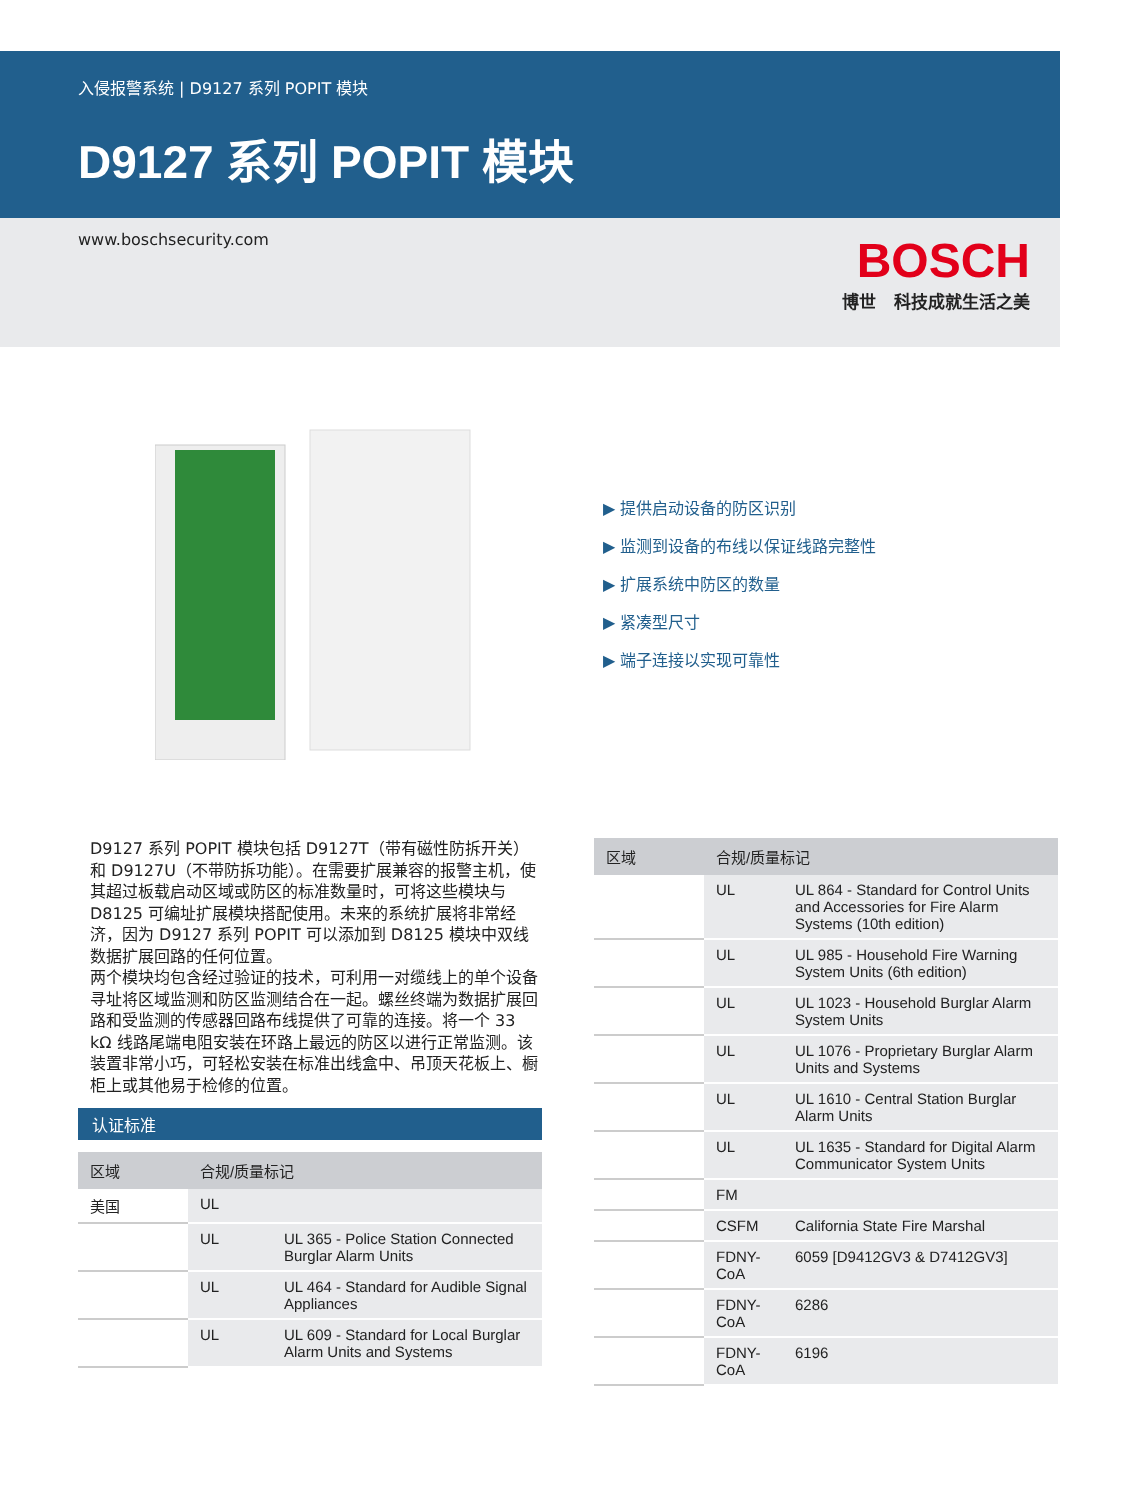入侵报警系统 | D9127 系列 POPIT 模块
D9127 系列 POPIT 模块
www.boschsecurity.com
BOSCH
博世 科技成就生活之美
▶ 提供启动设备的防区识别
▶ 监测到设备的布线以保证线路完整性
▶ 扩展系统中防区的数量
▶ 紧凑型尺寸
▶ 端子连接以实现可靠性
D9127 系列 POPIT 模块包括 D9127T（带有磁性防拆开关）和 D9127U（不带防拆功能）。在需要扩展兼容的报警主机，使其超过板载启动区域或防区的标准数量时，可将这些模块与 D8125 可编址扩展模块搭配使用。未来的系统扩展将非常经济，因为 D9127 系列 POPIT 可以添加到 D8125 模块中双线数据扩展回路的任何位置。
两个模块均包含经过验证的技术，可利用一对缆线上的单个设备寻址将区域监测和防区监测结合在一起。螺丝终端为数据扩展回路和受监测的传感器回路布线提供了可靠的连接。将一个 33 kΩ 线路尾端电阻安装在环路上最远的防区以进行正常监测。该装置非常小巧，可轻松安装在标准出线盒中、吊顶天花板上、橱柜上或其他易于检修的位置。
认证标准
| 区域 | 合规/质量标记 | |
| --- | --- | --- |
| 美国 | UL | |
| | UL | UL 365 - Police Station Connected Burglar Alarm Units |
| | UL | UL 464 - Standard for Audible Signal Appliances |
| | UL | UL 609 - Standard for Local Burglar Alarm Units and Systems |
| 区域 | 合规/质量标记 | |
| --- | --- | --- |
| | UL | UL 864 - Standard for Control Units and Accessories for Fire Alarm Systems (10th edition) |
| | UL | UL 985 - Household Fire Warning System Units (6th edition) |
| | UL | UL 1023 - Household Burglar Alarm System Units |
| | UL | UL 1076 - Proprietary Burglar Alarm Units and Systems |
| | UL | UL 1610 - Central Station Burglar Alarm Units |
| | UL | UL 1635 - Standard for Digital Alarm Communicator System Units |
| | FM | |
| | CSFM | California State Fire Marshal |
| | FDNY-CoA | 6059 [D9412GV3 & D7412GV3] |
| | FDNY-CoA | 6286 |
| | FDNY-CoA | 6196 |